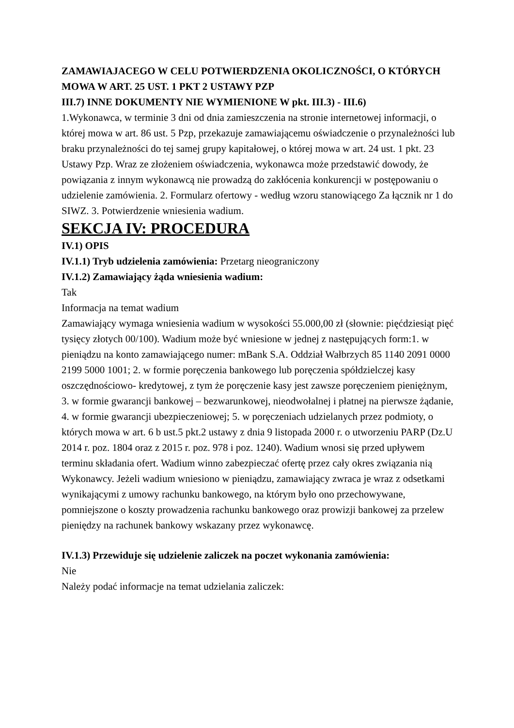ZAMAWIAJACEGO W CELU POTWIERDZENIA OKOLICZNOŚCI, O KTÓRYCH MOWA W ART. 25 UST. 1 PKT 2 USTAWY PZP
III.7) INNE DOKUMENTY NIE WYMIENIONE W pkt. III.3) - III.6)
1.Wykonawca, w terminie 3 dni od dnia zamieszczenia na stronie internetowej informacji, o której mowa w art. 86 ust. 5 Pzp, przekazuje zamawiającemu oświadczenie o przynależności lub braku przynależności do tej samej grupy kapitałowej, o której mowa w art. 24 ust. 1 pkt. 23 Ustawy Pzp. Wraz ze złożeniem oświadczenia, wykonawca może przedstawić dowody, że powiązania z innym wykonawcą nie prowadzą do zakłócenia konkurencji w postępowaniu o udzielenie zamówienia. 2. Formularz ofertowy - według wzoru stanowiącego Za łącznik nr 1 do SIWZ. 3. Potwierdzenie wniesienia wadium.
SEKCJA IV: PROCEDURA
IV.1) OPIS
IV.1.1) Tryb udzielenia zamówienia: Przetarg nieograniczony
IV.1.2) Zamawiający żąda wniesienia wadium:
Tak
Informacja na temat wadium
Zamawiający wymaga wniesienia wadium w wysokości 55.000,00 zł (słownie: pięćdziesiąt pięć tysięcy złotych 00/100). Wadium może być wniesione w jednej z następujących form:1. w pieniądzu na konto zamawiającego numer: mBank S.A. Oddział Wałbrzych 85 1140 2091 0000 2199 5000 1001; 2. w formie poręczenia bankowego lub poręczenia spółdzielczej kasy oszczędnościowo- kredytowej, z tym że poręczenie kasy jest zawsze poręczeniem pieniężnym, 3. w formie gwarancji bankowej – bezwarunkowej, nieodwołalnej i płatnej na pierwsze żądanie, 4. w formie gwarancji ubezpieczeniowej; 5. w poręczeniach udzielanych przez podmioty, o których mowa w art. 6 b ust.5 pkt.2 ustawy z dnia 9 listopada 2000 r. o utworzeniu PARP (Dz.U 2014 r. poz. 1804 oraz z 2015 r. poz. 978 i poz. 1240). Wadium wnosi się przed upływem terminu składania ofert. Wadium winno zabezpieczać ofertę przez cały okres związania nią Wykonawcy. Jeżeli wadium wniesiono w pieniądzu, zamawiający zwraca je wraz z odsetkami wynikającymi z umowy rachunku bankowego, na którym było ono przechowywane, pomniejszone o koszty prowadzenia rachunku bankowego oraz prowizji bankowej za przelew pieniędzy na rachunek bankowy wskazany przez wykonawcę.
IV.1.3) Przewiduje się udzielenie zaliczek na poczet wykonania zamówienia:
Nie
Należy podać informacje na temat udzielania zaliczek: